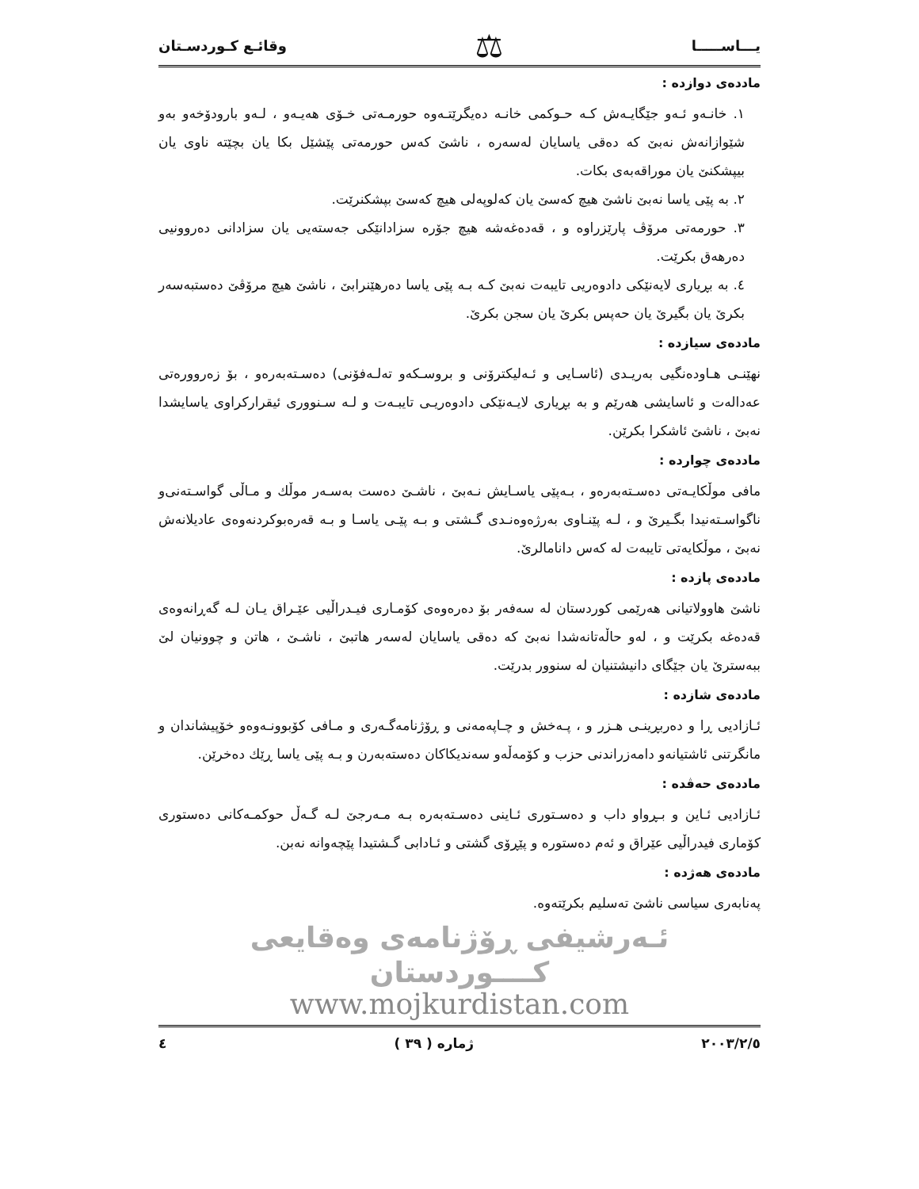يـــاســـــا ⚖ وقائـع كـوردسـتان
ماددەی دوازدە :
١. خانـەو ئـەو جێگایـەش کـە حـوکمی خانـە دەیگرێتـەوە حورمـەتی خـۆی هەیـەو ، لـەو بارودۆخەو بەو شێوازانەش نەبێ کە دەقی یاسایان لەسەرە ، ناشێ کەس حورمەتی پێشێل بکا یان بچێتە ناوی یان بیپشکنێ یان موراقەبەی بکات.
٢. بە پێی یاسا نەبێ ناشێ هیچ کەسێ یان کەلوپەلی هیچ کەسێ بپشکنرێت.
٣. حورمەتی مرۆڤ پارێزراوە و ، قەدەغەشە هیچ جۆرە سزادانێکی جەستەیی یان سزادانی دەروونیی دەرهەق بکرێت.
٤. بە بڕیاری لایەنێکی دادوەریی تایبەت نەبێ کـە بـە پێی یاسا دەرهێنرابێ ، ناشێ هیچ مرۆڤێ دەستبەسەر بکرێ یان بگیرێ یان حەپس بکرێ یان سجن بکرێ.
ماددەی سیازدە :
نهێنـی هـاودەنگیی بەریـدی (ئاسـایی و ئـەلیکترۆنی و بروسـکەو تەلـەفۆنی) دەسـتەبەرەو ، بۆ زەروورەتی عەدالەت و ئاسایشی هەرێم و بە بڕیاری لایـەنێکی دادوەریـی تایبـەت و لـە سـنووری ئیقرارکراوی یاسایشدا نەبێ ، ناشێ ئاشکرا بکرێن.
ماددەی چواردە :
مافی موڵکایـەتی دەسـتەبەرەو ، بـەپێی یاسـایش نـەبێ ، ناشـێ دەست بەسـەر موڵك و مـاڵی گواسـتەنی‌و ناگواسـتەنیدا بگـیرێ و ، لـە پێنـاوی بەرژەوەنـدی گـشتی و بـە پێـی یاسـا و بـە قەرەبوکردنەوەی عادیلانەش نەبێ ، موڵکایەتی تایبەت لە کەس دانامالرێ.
ماددەی پازدە :
ناشێ هاوولاتیانی هەرێمی کوردستان لە سەفەر بۆ دەرەوەی کۆمـاری فیـدراڵیی عێـراق یـان لـە گەڕانەوەی قەدەغە بکرێت و ، لەو حاڵەتانەشدا نەبێ کە دەقی یاسایان لەسەر هاتبێ ، ناشـێ ، هاتن و چوونیان لێ ببەسترێ یان جێگای دانیشتنیان لە سنوور بدرێت.
ماددەی شازدە :
ئـازادیی ڕا و دەربڕینـی هـزر و ، پـەخش و چـاپەمەنی و ڕۆژنامەگـەری و مـافی کۆبوونـەوەو خۆپیشاندان و مانگرتنی ئاشتیانەو دامەزراندنی حزب و کۆمەڵەو سەندیکاکان دەستەبەرن و بـە پێی یاسا ڕێك دەخرێن.
ماددەی حەڤدە :
ئـازادیی ئـاین و بـڕواو داب و دەسـتوری ئـاینی دەسـتەبەرە بـە مـەرجێ لـە گـەڵ حوکمـەکانی دەستوری کۆماری فیدراڵیی عێراق و ئەم دەستورە و پێڕۆی گشتی و ئـادابی گـشتیدا پێچەوانە نەبن.
ماددەی هەژدە :
پەنابەری سیاسی ناشێ تەسلیم بکرێتەوە.
ئـەرشیفی ڕۆژنامەی وەقایعی کــــوردستان
www.mojkurdistan.com
٢٠٠٣/٢/٥ ژمارە ( ٣٩ ) ٤